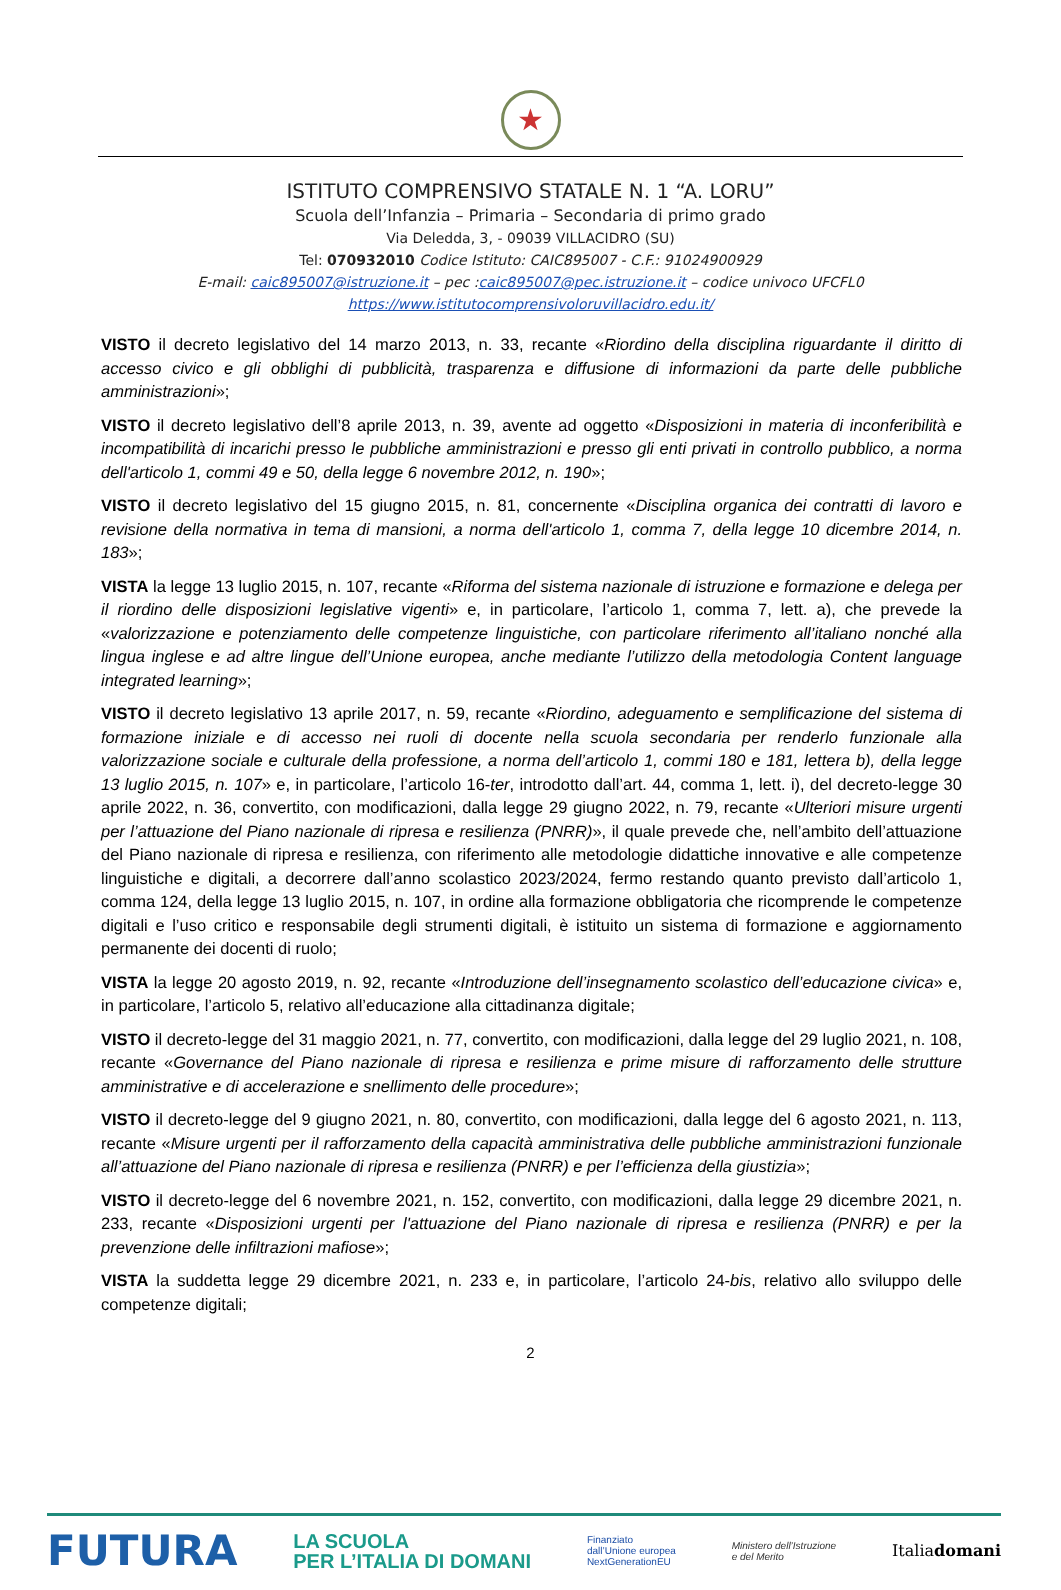★
ISTITUTO COMPRENSIVO STATALE N. 1 “A. LORU”
Scuola dell’Infanzia – Primaria – Secondaria di primo grado
Via Deledda, 3, - 09039 VILLACIDRO (SU)
Tel: 070932010 Codice Istituto: CAIC895007 - C.F.: 91024900929
E-mail: caic895007@istruzione.it – pec :caic895007@pec.istruzione.it – codice univoco UFCFL0
https://www.istitutocomprensivoloruvillacidro.edu.it/
VISTO il decreto legislativo del 14 marzo 2013, n. 33, recante «Riordino della disciplina riguardante il diritto di accesso civico e gli obblighi di pubblicità, trasparenza e diffusione di informazioni da parte delle pubbliche amministrazioni»;
VISTO il decreto legislativo dell’8 aprile 2013, n. 39, avente ad oggetto «Disposizioni in materia di inconferibilità e incompatibilità di incarichi presso le pubbliche amministrazioni e presso gli enti privati in controllo pubblico, a norma dell'articolo 1, commi 49 e 50, della legge 6 novembre 2012, n. 190»;
VISTO il decreto legislativo del 15 giugno 2015, n. 81, concernente «Disciplina organica dei contratti di lavoro e revisione della normativa in tema di mansioni, a norma dell'articolo 1, comma 7, della legge 10 dicembre 2014, n. 183»;
VISTA la legge 13 luglio 2015, n. 107, recante «Riforma del sistema nazionale di istruzione e formazione e delega per il riordino delle disposizioni legislative vigenti» e, in particolare, l’articolo 1, comma 7, lett. a), che prevede la «valorizzazione e potenziamento delle competenze linguistiche, con particolare riferimento all’italiano nonché alla lingua inglese e ad altre lingue dell’Unione europea, anche mediante l’utilizzo della metodologia Content language integrated learning»;
VISTO il decreto legislativo 13 aprile 2017, n. 59, recante «Riordino, adeguamento e semplificazione del sistema di formazione iniziale e di accesso nei ruoli di docente nella scuola secondaria per renderlo funzionale alla valorizzazione sociale e culturale della professione, a norma dell’articolo 1, commi 180 e 181, lettera b), della legge 13 luglio 2015, n. 107» e, in particolare, l’articolo 16-ter, introdotto dall’art. 44, comma 1, lett. i), del decreto-legge 30 aprile 2022, n. 36, convertito, con modificazioni, dalla legge 29 giugno 2022, n. 79, recante «Ulteriori misure urgenti per l’attuazione del Piano nazionale di ripresa e resilienza (PNRR)», il quale prevede che, nell’ambito dell’attuazione del Piano nazionale di ripresa e resilienza, con riferimento alle metodologie didattiche innovative e alle competenze linguistiche e digitali, a decorrere dall’anno scolastico 2023/2024, fermo restando quanto previsto dall’articolo 1, comma 124, della legge 13 luglio 2015, n. 107, in ordine alla formazione obbligatoria che ricomprende le competenze digitali e l’uso critico e responsabile degli strumenti digitali, è istituito un sistema di formazione e aggiornamento permanente dei docenti di ruolo;
VISTA la legge 20 agosto 2019, n. 92, recante «Introduzione dell’insegnamento scolastico dell’educazione civica» e, in particolare, l’articolo 5, relativo all’educazione alla cittadinanza digitale;
VISTO il decreto-legge del 31 maggio 2021, n. 77, convertito, con modificazioni, dalla legge del 29 luglio 2021, n. 108, recante «Governance del Piano nazionale di ripresa e resilienza e prime misure di rafforzamento delle strutture amministrative e di accelerazione e snellimento delle procedure»;
VISTO il decreto-legge del 9 giugno 2021, n. 80, convertito, con modificazioni, dalla legge del 6 agosto 2021, n. 113, recante «Misure urgenti per il rafforzamento della capacità amministrativa delle pubbliche amministrazioni funzionale all’attuazione del Piano nazionale di ripresa e resilienza (PNRR) e per l’efficienza della giustizia»;
VISTO il decreto-legge del 6 novembre 2021, n. 152, convertito, con modificazioni, dalla legge 29 dicembre 2021, n. 233, recante «Disposizioni urgenti per l'attuazione del Piano nazionale di ripresa e resilienza (PNRR) e per la prevenzione delle infiltrazioni mafiose»;
VISTA la suddetta legge 29 dicembre 2021, n. 233 e, in particolare, l’articolo 24-bis, relativo allo sviluppo delle competenze digitali;
2
FUTURA LA SCUOLA
PER L’ITALIA DI DOMANI Finanziato
dall’Unione europea
NextGenerationEU Ministero dell’Istruzione
e del Merito Italiadomani